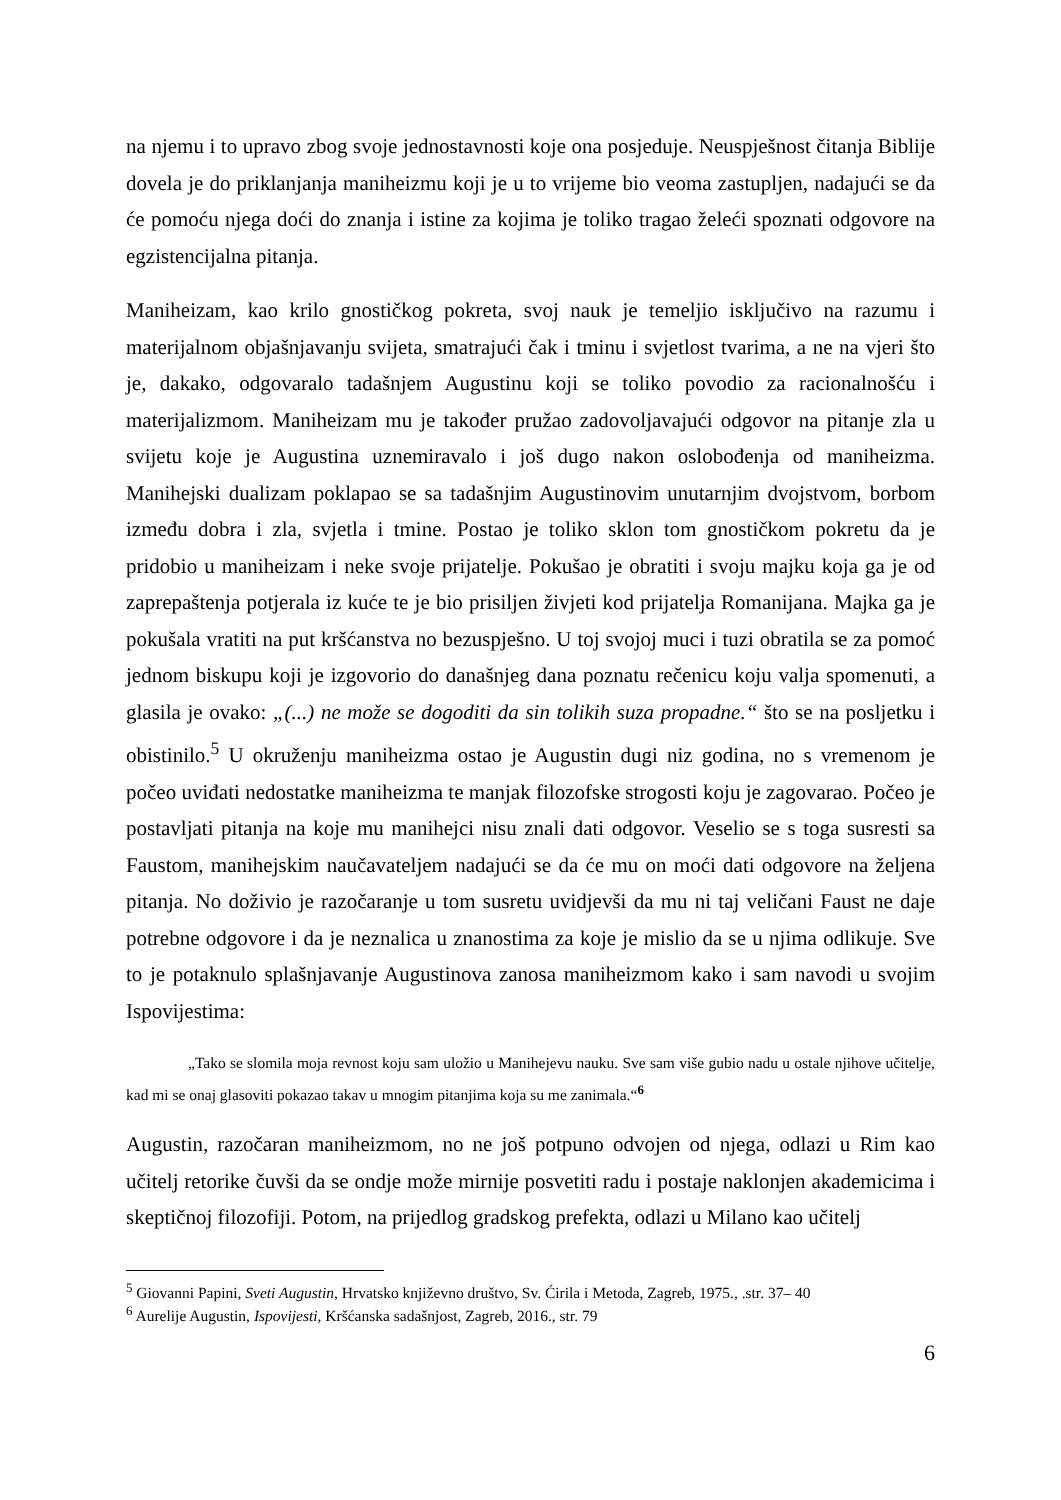na njemu i to upravo zbog svoje jednostavnosti koje ona posjeduje. Neuspješnost čitanja Biblije dovela je do priklanjanja maniheizmu koji je u to vrijeme bio veoma zastupljen, nadajući se da će pomoću njega doći do znanja i istine za kojima je toliko tragao želeći spoznati odgovore na egzistencijalna pitanja.
Maniheizam, kao krilo gnostičkog pokreta, svoj nauk je temeljio isključivo na razumu i materijalnom objašnjavanju svijeta, smatrajući čak i tminu i svjetlost tvarima, a ne na vjeri što je, dakako, odgovaralo tadašnjem Augustinu koji se toliko povodio za racionalnošću i materijalizmom. Maniheizam mu je također pružao zadovoljavajući odgovor na pitanje zla u svijetu koje je Augustina uznemiravalo i još dugo nakon oslobođenja od maniheizma. Manihejski dualizam poklapao se sa tadašnjim Augustinovim unutarnjim dvojstvom, borbom između dobra i zla, svjetla i tmine. Postao je toliko sklon tom gnostičkom pokretu da je pridobio u maniheizam i neke svoje prijatelje. Pokušao je obratiti i svoju majku koja ga je od zaprepaštenja potjerala iz kuće te je bio prisiljen živjeti kod prijatelja Romanijana. Majka ga je pokušala vratiti na put kršćanstva no bezuspješno. U toj svojoj muci i tuzi obratila se za pomoć jednom biskupu koji je izgovorio do današnjeg dana poznatu rečenicu koju valja spomenuti, a glasila je ovako: „(...) ne može se dogoditi da sin tolikih suza propadne.“ što se na posljetku i obistinilo.<sup>5</sup> U okruženju maniheizma ostao je Augustin dugi niz godina, no s vremenom je počeo uviđati nedostatke maniheizma te manjak filozofske strogosti koju je zagovarao. Počeo je postavljati pitanja na koje mu manihejci nisu znali dati odgovor. Veselio se s toga susresti sa Faustom, manihejskim naučavateljem nadajući se da će mu on moći dati odgovore na željena pitanja. No doživio je razočaranje u tom susretu uvidjevši da mu ni taj veličani Faust ne daje potrebne odgovore i da je neznalica u znanostima za koje je mislio da se u njima odlikuje. Sve to je potaknulo splašnjavanje Augustinova zanosa maniheizmom kako i sam navodi u svojim Ispovijestima:
„Tako se slomila moja revnost koju sam uložio u Manihejevu nauku. Sve sam više gubio nadu u ostale njihove učitelje, kad mi se onaj glasoviti pokazao takav u mnogim pitanjima koja su me zanimala.“<sup>6</sup>
Augustin, razočaran maniheizmom, no ne još potpuno odvojen od njega, odlazi u Rim kao učitelj retorike čuvši da se ondje može mirnije posvetiti radu i postaje naklonjen akademicima i skeptičnoj filozofiji. Potom, na prijedlog gradskog prefekta, odlazi u Milano kao učitelj
<sup>5</sup> Giovanni Papini, Sveti Augustin, Hrvatsko književno društvo, Sv. Ćirila i Metoda, Zagreb, 1975., .str. 37– 40
<sup>6</sup> Aurelije Augustin, Ispovijesti, Kršćanska sadašnjost, Zagreb, 2016., str. 79
6